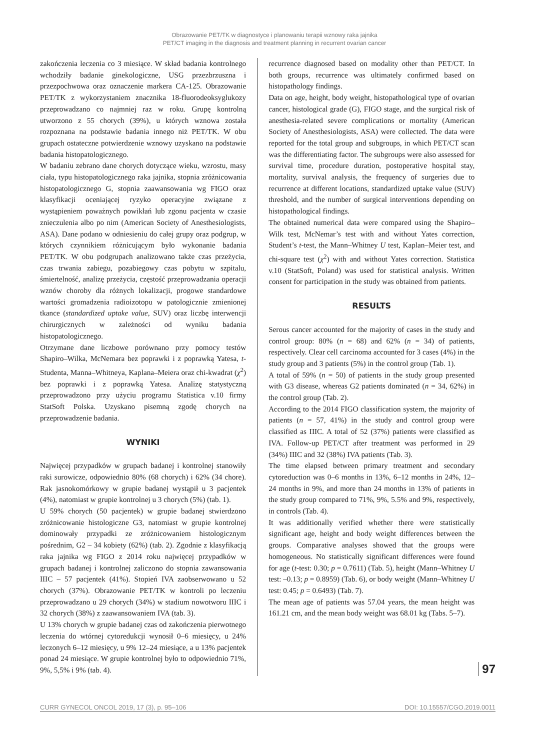Obrazowanie PET/TK w diagnostyce i planowaniu terapii wznowy raka jajnika
PET/CT imaging in the diagnosis and treatment planning in recurrent ovarian cancer
zakończenia leczenia co 3 miesiące. W skład badania kontrolnego wchodziły badanie ginekologiczne, USG przezbrzuszna i przezpochwowa oraz oznaczenie markera CA-125. Obrazowanie PET/TK z wykorzystaniem znacznika 18-fluorodeoksyglukozy przeprowadzano co najmniej raz w roku. Grupę kontrolną utworzono z 55 chorych (39%), u których wznowa została rozpoznana na podstawie badania innego niż PET/TK. W obu grupach ostateczne potwierdzenie wznowy uzyskano na podstawie badania histopatologicznego.
W badaniu zebrano dane chorych dotyczące wieku, wzrostu, masy ciała, typu histopatologicznego raka jajnika, stopnia zróżnicowania histopatologicznego G, stopnia zaawansowania wg FIGO oraz klasyfikacji oceniającej ryzyko operacyjne związane z wystąpieniem poważnych powikłań lub zgonu pacjenta w czasie znieczulenia albo po nim (American Society of Anesthesiologists, ASA). Dane podano w odniesieniu do całej grupy oraz podgrup, w których czynnikiem różnicującym było wykonanie badania PET/TK. W obu podgrupach analizowano także czas przeżycia, czas trwania zabiegu, pozabiegowy czas pobytu w szpitalu, śmiertelność, analizę przeżycia, częstość przeprowadzania operacji wznów choroby dla różnych lokalizacji, progowe standardowe wartości gromadzenia radioizotopu w patologicznie zmienionej tkance (standardized uptake value, SUV) oraz liczbę interwencji chirurgicznych w zależności od wyniku badania histopatologicznego.
Otrzymane dane liczbowe porównano przy pomocy testów Shapiro–Wilka, McNemara bez poprawki i z poprawką Yatesa, t-Studenta, Manna–Whitneya, Kaplana–Meiera oraz chi-kwadrat (χ<sup>2</sup>) bez poprawki i z poprawką Yatesa. Analizę statystyczną przeprowadzono przy użyciu programu Statistica v.10 firmy StatSoft Polska. Uzyskano pisemną zgodę chorych na przeprowadzenie badania.
WYNIKI
Najwięcej przypadków w grupach badanej i kontrolnej stanowiły raki surowicze, odpowiednio 80% (68 chorych) i 62% (34 chore). Rak jasnokomórkowy w grupie badanej wystąpił u 3 pacjentek (4%), natomiast w grupie kontrolnej u 3 chorych (5%) (tab. 1).
U 59% chorych (50 pacjentek) w grupie badanej stwierdzono zróżnicowanie histologiczne G3, natomiast w grupie kontrolnej dominowały przypadki ze zróżnicowaniem histologicznym pośrednim, G2 – 34 kobiety (62%) (tab. 2). Zgodnie z klasyfikacją raka jajnika wg FIGO z 2014 roku najwięcej przypadków w grupach badanej i kontrolnej zaliczono do stopnia zawansowania IIIC – 57 pacjentek (41%). Stopień IVA zaobserwowano u 52 chorych (37%). Obrazowanie PET/TK w kontroli po leczeniu przeprowadzano u 29 chorych (34%) w stadium nowotworu IIIC i 32 chorych (38%) z zaawansowaniem IVA (tab. 3).
U 13% chorych w grupie badanej czas od zakończenia pierwotnego leczenia do wtórnej cytoredukcji wynosił 0–6 miesięcy, u 24% leczonych 6–12 miesięcy, u 9% 12–24 miesiące, a u 13% pacjentek ponad 24 miesiące. W grupie kontrolnej było to odpowiednio 71%, 9%, 5,5% i 9% (tab. 4).
recurrence diagnosed based on modality other than PET/CT. In both groups, recurrence was ultimately confirmed based on histopathology findings.
Data on age, height, body weight, histopathological type of ovarian cancer, histological grade (G), FIGO stage, and the surgical risk of anesthesia-related severe complications or mortality (American Society of Anesthesiologists, ASA) were collected. The data were reported for the total group and subgroups, in which PET/CT scan was the differentiating factor. The subgroups were also assessed for survival time, procedure duration, postoperative hospital stay, mortality, survival analysis, the frequency of surgeries due to recurrence at different locations, standardized uptake value (SUV) threshold, and the number of surgical interventions depending on histopathological findings.
The obtained numerical data were compared using the Shapiro–Wilk test, McNemar’s test with and without Yates correction, Student’s t-test, the Mann–Whitney U test, Kaplan–Meier test, and chi-square test (χ<sup>2</sup>) with and without Yates correction. Statistica v.10 (StatSoft, Poland) was used for statistical analysis. Written consent for participation in the study was obtained from patients.
RESULTS
Serous cancer accounted for the majority of cases in the study and control group: 80% (n = 68) and 62% (n = 34) of patients, respectively. Clear cell carcinoma accounted for 3 cases (4%) in the study group and 3 patients (5%) in the control group (Tab. 1).
A total of 59% (n = 50) of patients in the study group presented with G3 disease, whereas G2 patients dominated (n = 34, 62%) in the control group (Tab. 2).
According to the 2014 FIGO classification system, the majority of patients (n = 57, 41%) in the study and control group were classified as IIIC. A total of 52 (37%) patients were classified as IVA. Follow-up PET/CT after treatment was performed in 29 (34%) IIIC and 32 (38%) IVA patients (Tab. 3).
The time elapsed between primary treatment and secondary cytoreduction was 0–6 months in 13%, 6–12 months in 24%, 12–24 months in 9%, and more than 24 months in 13% of patients in the study group compared to 71%, 9%, 5.5% and 9%, respectively, in controls (Tab. 4).
It was additionally verified whether there were statistically significant age, height and body weight differences between the groups. Comparative analyses showed that the groups were homogeneous. No statistically significant differences were found for age (t-test: 0.30; p = 0.7611) (Tab. 5), height (Mann–Whitney U test: –0.13; p = 0.8959) (Tab. 6), or body weight (Mann–Whitney U test: 0.45; p = 0.6493) (Tab. 7).
The mean age of patients was 57.04 years, the mean height was 161.21 cm, and the mean body weight was 68.01 kg (Tabs. 5–7).
97
CURR GYNECOL ONCOL 2019, 17 (3), p. 95–106 DOI: 10.15557/CGO.2019.0011